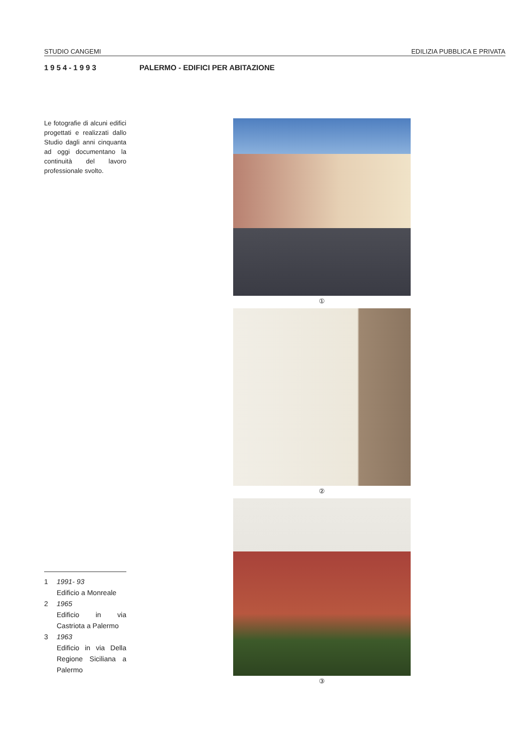STUDIO CANGEMI EDILIZIA PUBBLICA E PRIVATA
1954-1993 PALERMO - EDIFICI PER ABITAZIONE
Le fotografie di alcuni edifici progettati e realizzati dallo Studio dagli anni cinquanta ad oggi documentano la continuità del lavoro professionale svolto.
①
②
③
1 1991- 93
Edificio a Monreale
2 1965
Edificio in via Castriota a Palermo
3 1963
Edificio in via Della Regione Siciliana a Palermo